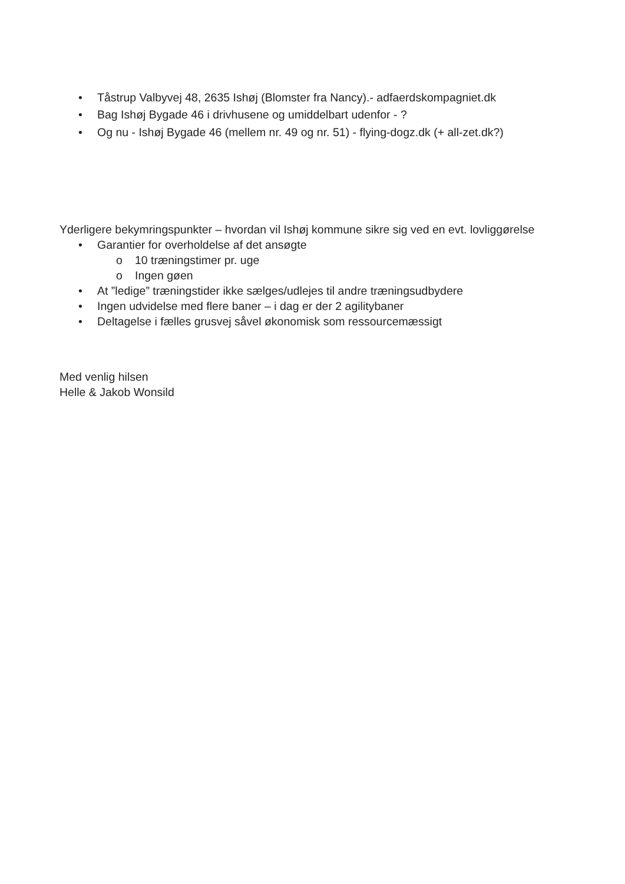• Tåstrup Valbyvej 48, 2635 Ishøj (Blomster fra Nancy).- adfaerdskompagniet.dk
• Bag Ishøj Bygade 46 i drivhusene og umiddelbart udenfor - ?
• Og nu - Ishøj Bygade 46 (mellem nr. 49 og nr. 51) - flying-dogz.dk (+ all-zet.dk?)
Yderligere bekymringspunkter – hvordan vil Ishøj kommune sikre sig ved en evt. lovliggørelse
• Garantier for overholdelse af det ansøgte
o 10 træningstimer pr. uge
o Ingen gøen
• At ”ledige” træningstider ikke sælges/udlejes til andre træningsudbydere
• Ingen udvidelse med flere baner – i dag er der 2 agilitybaner
• Deltagelse i fælles grusvej såvel økonomisk som ressourcemæssigt
Med venlig hilsen
Helle & Jakob Wonsild